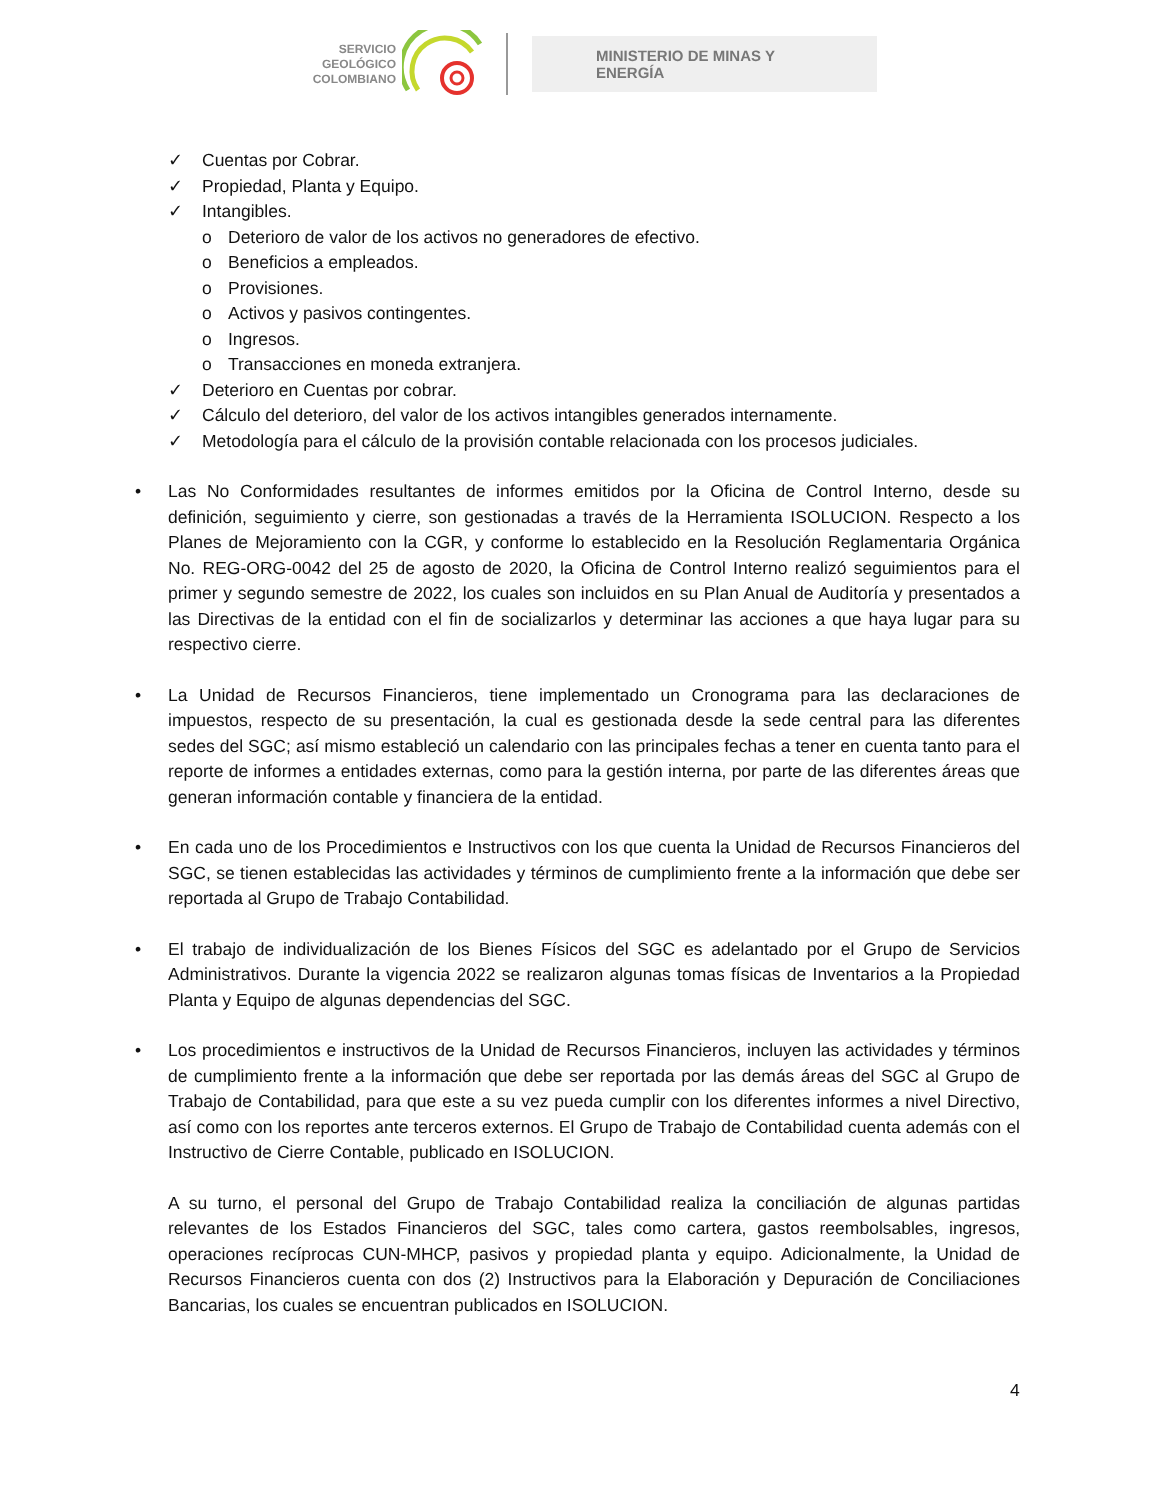SERVICIO
GEOLÓGICO
COLOMBIANO
MINISTERIO DE MINAS Y
ENERGÍA
✓ Cuentas por Cobrar.
✓ Propiedad, Planta y Equipo.
✓ Intangibles.
o Deterioro de valor de los activos no generadores de efectivo.
o Beneficios a empleados.
o Provisiones.
o Activos y pasivos contingentes.
o Ingresos.
o Transacciones en moneda extranjera.
✓ Deterioro en Cuentas por cobrar.
✓ Cálculo del deterioro, del valor de los activos intangibles generados internamente.
✓ Metodología para el cálculo de la provisión contable relacionada con los procesos judiciales.
• Las No Conformidades resultantes de informes emitidos por la Oficina de Control Interno, desde su definición, seguimiento y cierre, son gestionadas a través de la Herramienta ISOLUCION. Respecto a los Planes de Mejoramiento con la CGR, y conforme lo establecido en la Resolución Reglamentaria Orgánica No. REG-ORG-0042 del 25 de agosto de 2020, la Oficina de Control Interno realizó seguimientos para el primer y segundo semestre de 2022, los cuales son incluidos en su Plan Anual de Auditoría y presentados a las Directivas de la entidad con el fin de socializarlos y determinar las acciones a que haya lugar para su respectivo cierre.
• La Unidad de Recursos Financieros, tiene implementado un Cronograma para las declaraciones de impuestos, respecto de su presentación, la cual es gestionada desde la sede central para las diferentes sedes del SGC; así mismo estableció un calendario con las principales fechas a tener en cuenta tanto para el reporte de informes a entidades externas, como para la gestión interna, por parte de las diferentes áreas que generan información contable y financiera de la entidad.
• En cada uno de los Procedimientos e Instructivos con los que cuenta la Unidad de Recursos Financieros del SGC, se tienen establecidas las actividades y términos de cumplimiento frente a la información que debe ser reportada al Grupo de Trabajo Contabilidad.
• El trabajo de individualización de los Bienes Físicos del SGC es adelantado por el Grupo de Servicios Administrativos. Durante la vigencia 2022 se realizaron algunas tomas físicas de Inventarios a la Propiedad Planta y Equipo de algunas dependencias del SGC.
• Los procedimientos e instructivos de la Unidad de Recursos Financieros, incluyen las actividades y términos de cumplimiento frente a la información que debe ser reportada por las demás áreas del SGC al Grupo de Trabajo de Contabilidad, para que este a su vez pueda cumplir con los diferentes informes a nivel Directivo, así como con los reportes ante terceros externos. El Grupo de Trabajo de Contabilidad cuenta además con el Instructivo de Cierre Contable, publicado en ISOLUCION.
A su turno, el personal del Grupo de Trabajo Contabilidad realiza la conciliación de algunas partidas relevantes de los Estados Financieros del SGC, tales como cartera, gastos reembolsables, ingresos, operaciones recíprocas CUN-MHCP, pasivos y propiedad planta y equipo. Adicionalmente, la Unidad de Recursos Financieros cuenta con dos (2) Instructivos para la Elaboración y Depuración de Conciliaciones Bancarias, los cuales se encuentran publicados en ISOLUCION.
4